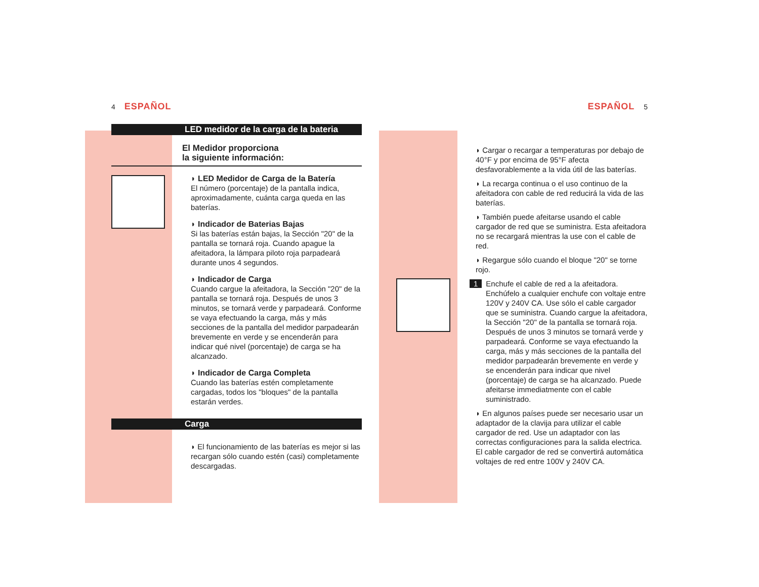4 ESPAÑOL
LED medidor de la carga de la bateria
El Medidor proporciona
la siguiente información:
◗ LED Medidor de Carga de la Batería
El número (porcentaje) de la pantalla indica, aproximadamente, cuánta carga queda en las baterías.
◗ Indicador de Baterias Bajas
Si las baterías están bajas, la Sección "20" de la pantalla se tornará roja. Cuando apague la afeitadora, la lámpara piloto roja parpadeará durante unos 4 segundos.
◗ Indicador de Carga
Cuando cargue la afeitadora, la Sección "20" de la pantalla se tornará roja. Después de unos 3 minutos, se tornará verde y parpadeará. Conforme se vaya efectuando la carga, más y más secciones de la pantalla del medidor parpadearán brevemente en verde y se encenderán para indicar qué nivel (porcentaje) de carga se ha alcanzado.
◗ Indicador de Carga Completa
Cuando las baterías estén completamente cargadas, todos los "bloques" de la pantalla estarán verdes.
Carga
◗ El funcionamiento de las baterías es mejor si las recargan sólo cuando estén (casi) completamente descargadas.
ESPAÑOL 5
◗ Cargar o recargar a temperaturas por debajo de 40°F y por encima de 95°F afecta desfavorablemente a la vida útil de las baterías.
◗ La recarga continua o el uso continuo de la afeitadora con cable de red reducirá la vida de las baterías.
◗ También puede afeitarse usando el cable cargador de red que se suministra. Esta afeitadora no se recargará mientras la use con el cable de red.
◗ Regargue sólo cuando el bloque "20" se torne rojo.
1 Enchufe el cable de red a la afeitadora. Enchúfelo a cualquier enchufe con voltaje entre 120V y 240V CA. Use sólo el cable cargador que se suministra. Cuando cargue la afeitadora, la Sección "20" de la pantalla se tornará roja. Después de unos 3 minutos se tornará verde y parpadeará. Conforme se vaya efectuando la carga, más y más secciones de la pantalla del medidor parpadearán brevemente en verde y se encenderán para indicar que nivel (porcentaje) de carga se ha alcanzado. Puede afeitarse immediatmente con el cable suministrado.
◗ En algunos países puede ser necesario usar un adaptador de la clavija para utilizar el cable cargador de red. Use un adaptador con las correctas configuraciones para la salida electrica. El cable cargador de red se convertirá automática voltajes de red entre 100V y 240V CA.